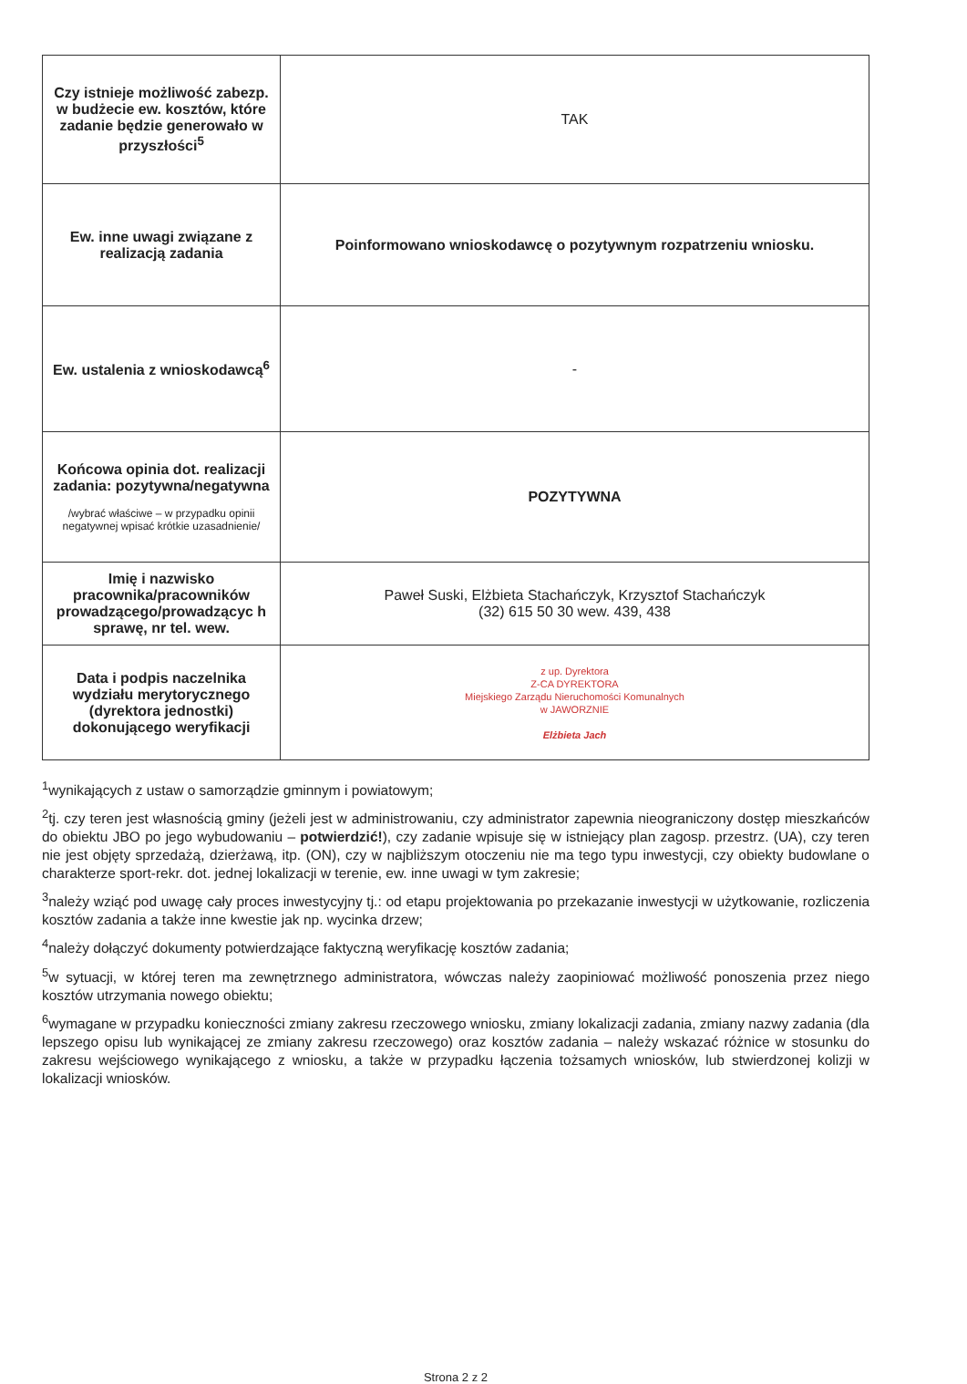| Czy istnieje możliwość zabezp. w budżecie ew. kosztów, które zadanie będzie generowało w przyszłości<sup>5</sup> | TAK |
| Ew. inne uwagi związane z realizacją zadania | Poinformowano wnioskodawcę o pozytywnym rozpatrzeniu wniosku. |
| Ew. ustalenia z wnioskodawcą<sup>6</sup> | - |
| Końcowa opinia dot. realizacji zadania: pozytywna/negatywna /wybrać właściwe – w przypadku opinii negatywnej wpisać krótkie uzasadnienie/ | POZYTYWNA |
| Imię i nazwisko pracownika/pracowników prowadzącego/prowadzącyc h sprawę, nr tel. wew. | Paweł Suski, Elżbieta Stachańczyk, Krzysztof Stachańczyk (32) 615 50 30 wew. 439, 438 |
| Data i podpis naczelnika wydziału merytorycznego (dyrektora jednostki) dokonującego weryfikacji | z up. Dyrektora Z-CA DYREKTORA Miejskiego Zarządu Nieruchomości Komunalnych w JAWORZNIE Elżbieta Jach |
<sup>1</sup> wynikających z ustaw o samorządzie gminnym i powiatowym;
<sup>2</sup> tj. czy teren jest własnością gminy (jeżeli jest w administrowaniu, czy administrator zapewnia nieograniczony dostęp mieszkańców do obiektu JBO po jego wybudowaniu – potwierdzić!), czy zadanie wpisuje się w istniejący plan zagosp. przestrz. (UA), czy teren nie jest objęty sprzedażą, dzierżawą, itp. (ON), czy w najbliższym otoczeniu nie ma tego typu inwestycji, czy obiekty budowlane o charakterze sport-rekr. dot. jednej lokalizacji w terenie, ew. inne uwagi w tym zakresie;
<sup>3</sup> należy wziąć pod uwagę cały proces inwestycyjny tj.: od etapu projektowania po przekazanie inwestycji w użytkowanie, rozliczenia kosztów zadania a także inne kwestie jak np. wycinka drzew;
<sup>4</sup> należy dołączyć dokumenty potwierdzające faktyczną weryfikację kosztów zadania;
<sup>5</sup> w sytuacji, w której teren ma zewnętrznego administratora, wówczas należy zaopiniować możliwość ponoszenia przez niego kosztów utrzymania nowego obiektu;
<sup>6</sup> wymagane w przypadku konieczności zmiany zakresu rzeczowego wniosku, zmiany lokalizacji zadania, zmiany nazwy zadania (dla lepszego opisu lub wynikającej ze zmiany zakresu rzeczowego) oraz kosztów zadania – należy wskazać różnice w stosunku do zakresu wejściowego wynikającego z wniosku, a także w przypadku łączenia tożsamych wniosków, lub stwierdzonej kolizji w lokalizacji wniosków.
Strona 2 z 2